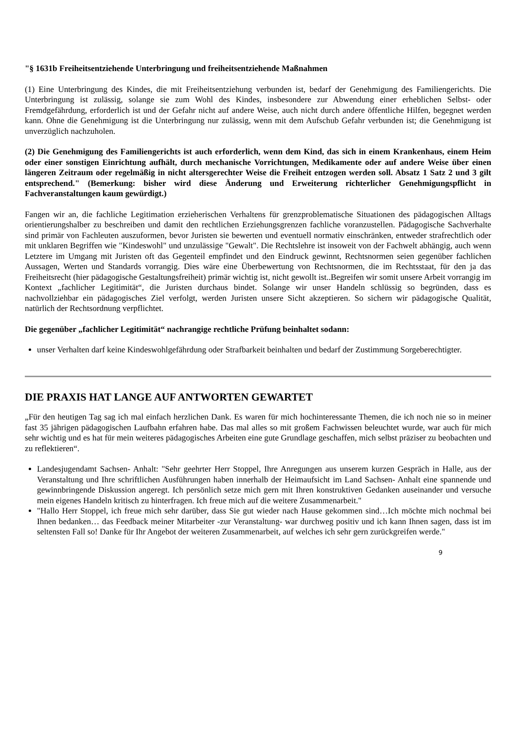"§ 1631b Freiheitsentziehende Unterbringung und freiheitsentziehende Maßnahmen
(1) Eine Unterbringung des Kindes, die mit Freiheitsentziehung verbunden ist, bedarf der Genehmigung des Familiengerichts. Die Unterbringung ist zulässig, solange sie zum Wohl des Kindes, insbesondere zur Abwendung einer erheblichen Selbst- oder Fremdgefährdung, erforderlich ist und der Gefahr nicht auf andere Weise, auch nicht durch andere öffentliche Hilfen, begegnet werden kann. Ohne die Genehmigung ist die Unterbringung nur zulässig, wenn mit dem Aufschub Gefahr verbunden ist; die Genehmigung ist unverzüglich nachzuholen.
(2) Die Genehmigung des Familiengerichts ist auch erforderlich, wenn dem Kind, das sich in einem Krankenhaus, einem Heim oder einer sonstigen Einrichtung aufhält, durch mechanische Vorrichtungen, Medikamente oder auf andere Weise über einen längeren Zeitraum oder regelmäßig in nicht altersgerechter Weise die Freiheit entzogen werden soll. Absatz 1 Satz 2 und 3 gilt entsprechend." (Bemerkung: bisher wird diese Änderung und Erweiterung richterlicher Genehmigungspflicht in Fachveranstaltungen kaum gewürdigt.)
Fangen wir an, die fachliche Legitimation erzieherischen Verhaltens für grenzproblematische Situationen des pädagogischen Alltags orientierungshalber zu beschreiben und damit den rechtlichen Erziehungsgrenzen fachliche voranzustellen. Pädagogische Sachverhalte sind primär von Fachleuten auszuformen, bevor Juristen sie bewerten und eventuell normativ einschränken, entweder strafrechtlich oder mit unklaren Begriffen wie "Kindeswohl" und unzulässige "Gewalt". Die Rechtslehre ist insoweit von der Fachwelt abhängig, auch wenn Letztere im Umgang mit Juristen oft das Gegenteil empfindet und den Eindruck gewinnt, Rechtsnormen seien gegenüber fachlichen Aussagen, Werten und Standards vorrangig. Dies wäre eine Überbewertung von Rechtsnormen, die im Rechtsstaat, für den ja das Freiheitsrecht (hier pädagogische Gestaltungsfreiheit) primär wichtig ist, nicht gewollt ist..Begreifen wir somit unsere Arbeit vorrangig im Kontext „fachlicher Legitimität“, die Juristen durchaus bindet. Solange wir unser Handeln schlüssig so begründen, dass es nachvollziehbar ein pädagogisches Ziel verfolgt, werden Juristen unsere Sicht akzeptieren. So sichern wir pädagogische Qualität, natürlich der Rechtsordnung verpflichtet.
Die gegenüber „fachlicher Legitimität“ nachrangige rechtliche Prüfung beinhaltet sodann:
unser Verhalten darf keine Kindeswohlgefährdung oder Strafbarkeit beinhalten und bedarf der Zustimmung Sorgeberechtigter.
DIE PRAXIS HAT LANGE AUF ANTWORTEN GEWARTET
„Für den heutigen Tag sag ich mal einfach herzlichen Dank. Es waren für mich hochinteressante Themen, die ich noch nie so in meiner fast 35 jährigen pädagogischen Laufbahn erfahren habe. Das mal alles so mit großem Fachwissen beleuchtet wurde, war auch für mich sehr wichtig und es hat für mein weiteres pädagogisches Arbeiten eine gute Grundlage geschaffen, mich selbst präziser zu beobachten und zu reflektieren“.
Landesjugendamt Sachsen- Anhalt: "Sehr geehrter Herr Stoppel, Ihre Anregungen aus unserem kurzen Gespräch in Halle, aus der Veranstaltung und Ihre schriftlichen Ausführungen haben innerhalb der Heimaufsicht im Land Sachsen- Anhalt eine spannende und gewinnbringende Diskussion angeregt. Ich persönlich setze mich gern mit Ihren konstruktiven Gedanken auseinander und versuche mein eigenes Handeln kritisch zu hinterfragen. Ich freue mich auf die weitere Zusammenarbeit."
"Hallo Herr Stoppel, ich freue mich sehr darüber, dass Sie gut wieder nach Hause gekommen sind…Ich möchte mich nochmal bei Ihnen bedanken… das Feedback meiner Mitarbeiter -zur Veranstaltung- war durchweg positiv und ich kann Ihnen sagen, dass ist im seltensten Fall so! Danke für Ihr Angebot der weiteren Zusammenarbeit, auf welches ich sehr gern zurückgreifen werde."
9